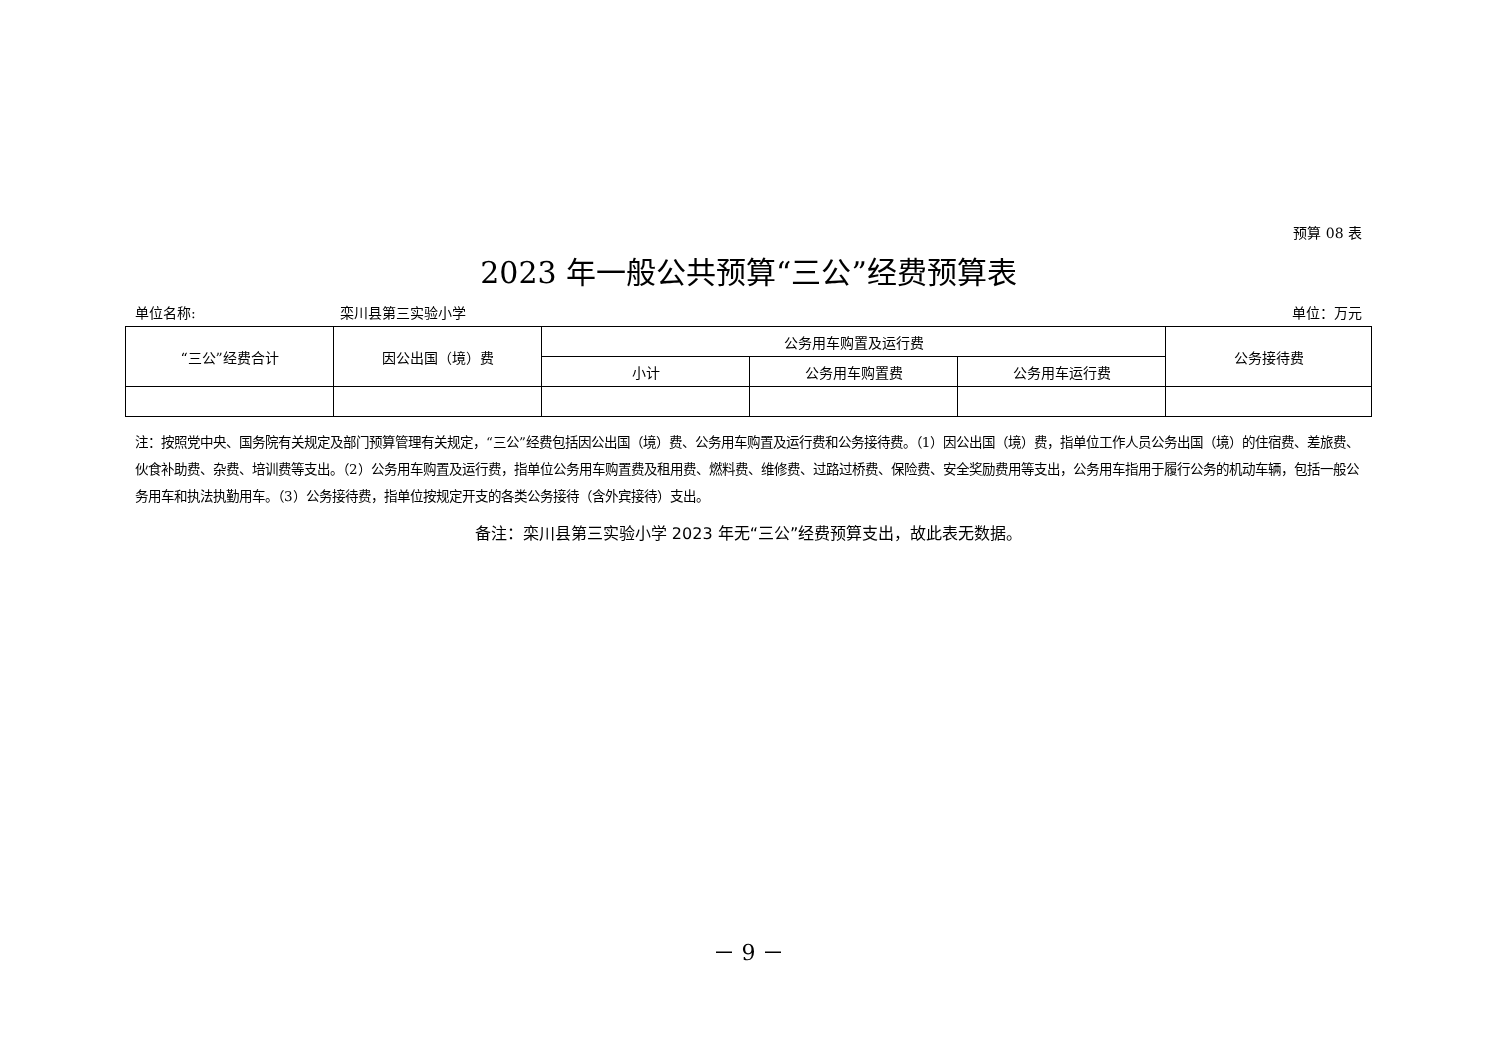预算 08 表
2023 年一般公共预算“三公”经费预算表
单位名称: 栾川县第三实验小学 单位：万元
| “三公”经费合计 | 因公出国（境）费 | 公务用车购置及运行费 | | | 公务接待费 |
| --- | --- | --- | --- | --- | --- |
| | | 小计 | 公务用车购置费 | 公务用车运行费 | |
注：按照党中央、国务院有关规定及部门预算管理有关规定，“三公”经费包括因公出国（境）费、公务用车购置及运行费和公务接待费。（1）因公出国（境）费，指单位工作人员公务出国（境）的住宿费、差旅费、伙食补助费、杂费、培训费等支出。（2）公务用车购置及运行费，指单位公务用车购置费及租用费、燃料费、维修费、过路过桥费、保险费、安全奖励费用等支出，公务用车指用于履行公务的机动车辆，包括一般公务用车和执法执勤用车。（3）公务接待费，指单位按规定开支的各类公务接待（含外宾接待）支出。
备注：栾川县第三实验小学 2023 年无“三公”经费预算支出，故此表无数据。
－ 9 －